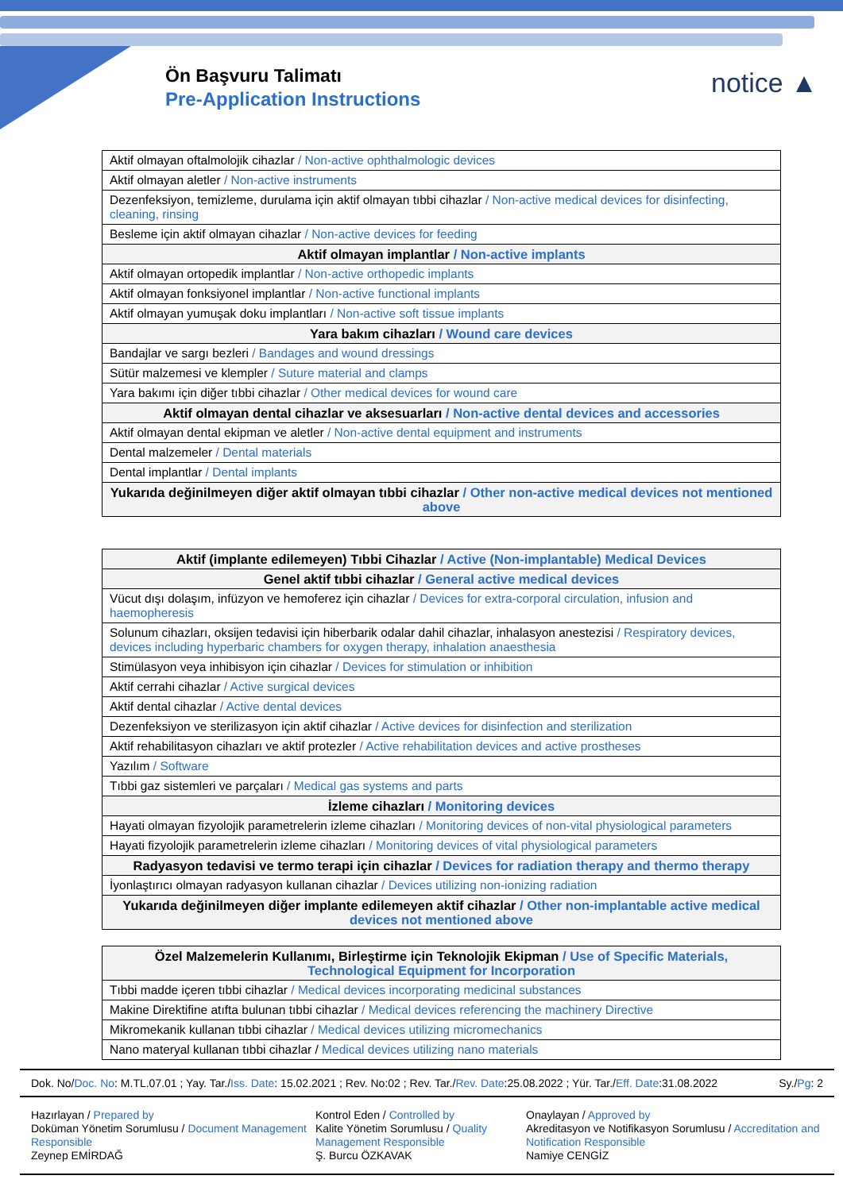Ön Başvuru Talimatı
Pre-Application Instructions
notice ▲
| Aktif olmayan oftalmolojik cihazlar / Non-active ophthalmologic devices |
| Aktif olmayan aletler / Non-active instruments |
| Dezenfeksiyon, temizleme, durulama için aktif olmayan tıbbi cihazlar / Non-active medical devices for disinfecting, cleaning, rinsing |
| Besleme için aktif olmayan cihazlar / Non-active devices for feeding |
| Aktif olmayan implantlar / Non-active implants |
| Aktif olmayan ortopedik implantlar / Non-active orthopedic implants |
| Aktif olmayan fonksiyonel implantlar / Non-active functional implants |
| Aktif olmayan yumuşak doku implantları / Non-active soft tissue implants |
| Yara bakım cihazları / Wound care devices |
| Bandajlar ve sargı bezleri / Bandages and wound dressings |
| Sütür malzemesi ve klempler / Suture material and clamps |
| Yara bakımı için diğer tıbbi cihazlar / Other medical devices for wound care |
| Aktif olmayan dental cihazlar ve aksesuarları / Non-active dental devices and accessories |
| Aktif olmayan dental ekipman ve aletler / Non-active dental equipment and instruments |
| Dental malzemeler / Dental materials |
| Dental implantlar / Dental implants |
| Yukarıda değinilmeyen diğer aktif olmayan tıbbi cihazlar / Other non-active medical devices not mentioned above |
| Aktif (implante edilemeyen) Tıbbi Cihazlar / Active (Non-implantable) Medical Devices |
| Genel aktif tıbbi cihazlar / General active medical devices |
| Vücut dışı dolaşım, infüzyon ve hemoferez için cihazlar / Devices for extra-corporal circulation, infusion and haemopheresis |
| Solunum cihazları, oksijen tedavisi için hiberbarik odalar dahil cihazlar, inhalasyon anestezisi / Respiratory devices, devices including hyperbaric chambers for oxygen therapy, inhalation anaesthesia |
| Stimülasyon veya inhibisyon için cihazlar / Devices for stimulation or inhibition |
| Aktif cerrahi cihazlar / Active surgical devices |
| Aktif dental cihazlar / Active dental devices |
| Dezenfeksiyon ve sterilizasyon için aktif cihazlar / Active devices for disinfection and sterilization |
| Aktif rehabilitasyon cihazları ve aktif protezler / Active rehabilitation devices and active prostheses |
| Yazılım / Software |
| Tıbbi gaz sistemleri ve parçaları / Medical gas systems and parts |
| İzleme cihazları / Monitoring devices |
| Hayati olmayan fizyolojik parametrelerin izleme cihazları / Monitoring devices of non-vital physiological parameters |
| Hayati fizyolojik parametrelerin izleme cihazları / Monitoring devices of vital physiological parameters |
| Radyasyon tedavisi ve termo terapi için cihazlar / Devices for radiation therapy and thermo therapy |
| İyonlaştırıcı olmayan radyasyon kullanan cihazlar / Devices utilizing non-ionizing radiation |
| Yukarıda değinilmeyen diğer implante edilemeyen aktif cihazlar / Other non-implantable active medical devices not mentioned above |
| Özel Malzemelerin Kullanımı, Birleştirme için Teknolojik Ekipman / Use of Specific Materials, Technological Equipment for Incorporation |
| Tıbbi madde içeren tıbbi cihazlar / Medical devices incorporating medicinal substances |
| Makine Direktifine atıfta bulunan tıbbi cihazlar / Medical devices referencing the machinery Directive |
| Mikromekanik kullanan tıbbi cihazlar / Medical devices utilizing micromechanics |
| Nano materyal kullanan tıbbi cihazlar / Medical devices utilizing nano materials |
Dok. No/Doc. No: M.TL.07.01 ; Yay. Tar./Iss. Date: 15.02.2021 ; Rev. No:02 ; Rev. Tar./Rev. Date:25.08.2022 ; Yür. Tar./Eff. Date:31.08.2022 Sy./Pg: 2
Hazırlayan / Prepared by
Doküman Yönetim Sorumlusu / Document Management Responsible
Zeynep EMİRDAĞ
Kontrol Eden / Controlled by
Kalite Yönetim Sorumlusu / Quality Management Responsible
Ş. Burcu ÖZKAVAK
Onaylayan / Approved by
Akreditasyon ve Notifikasyon Sorumlusu / Accreditation and Notification Responsible
Namiye CENGİZ